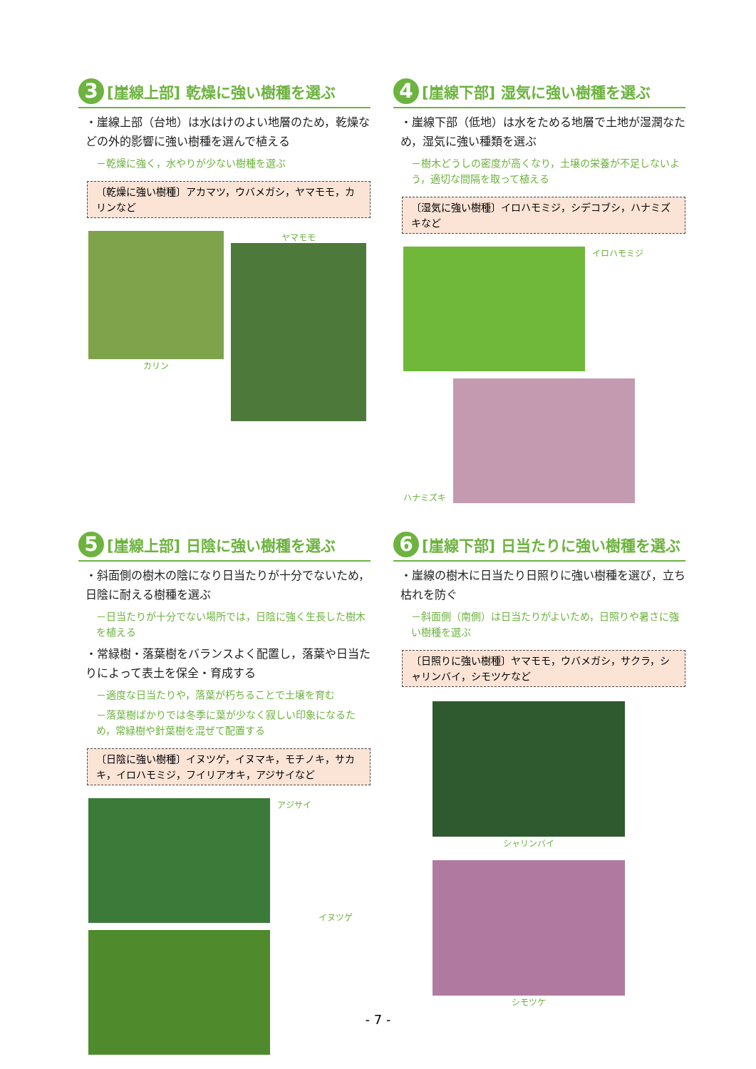3 [崖線上部] 乾燥に強い樹種を選ぶ
・崖線上部（台地）は水はけのよい地層のため，乾燥などの外的影響に強い樹種を選んで植える
－乾燥に強く，水やりが少ない樹種を選ぶ
〔乾燥に強い樹種〕アカマツ，ウバメガシ，ヤマモモ，カリンなど
カリン
ヤマモモ
4 [崖線下部] 湿気に強い樹種を選ぶ
・崖線下部（低地）は水をためる地層で土地が湿潤なため，湿気に強い種類を選ぶ
－樹木どうしの密度が高くなり，土壌の栄養が不足しないよう，適切な間隔を取って植える
〔湿気に強い樹種〕イロハモミジ，シデコブシ，ハナミズキなど
イロハモミジ
ハナミズキ
5 [崖線上部] 日陰に強い樹種を選ぶ
・斜面側の樹木の陰になり日当たりが十分でないため，日陰に耐える樹種を選ぶ
－日当たりが十分でない場所では，日陰に強く生長した樹木を植える
・常緑樹・落葉樹をバランスよく配置し，落葉や日当たりによって表土を保全・育成する
－適度な日当たりや，落葉が朽ちることで土壌を育む
－落葉樹ばかりでは冬季に葉が少なく寂しい印象になるため，常緑樹や針葉樹を混ぜて配置する
〔日陰に強い樹種〕イヌツゲ，イヌマキ，モチノキ，サカキ，イロハモミジ，フイリアオキ，アジサイなど
アジサイ
イヌツゲ
6 [崖線下部] 日当たりに強い樹種を選ぶ
・崖線の樹木に日当たり日照りに強い樹種を選び，立ち枯れを防ぐ
－斜面側（南側）は日当たりがよいため，日照りや暑さに強い樹種を選ぶ
〔日照りに強い樹種〕ヤマモモ，ウバメガシ，サクラ，シャリンバイ，シモツケなど
シャリンバイ
シモツケ
- 7 -